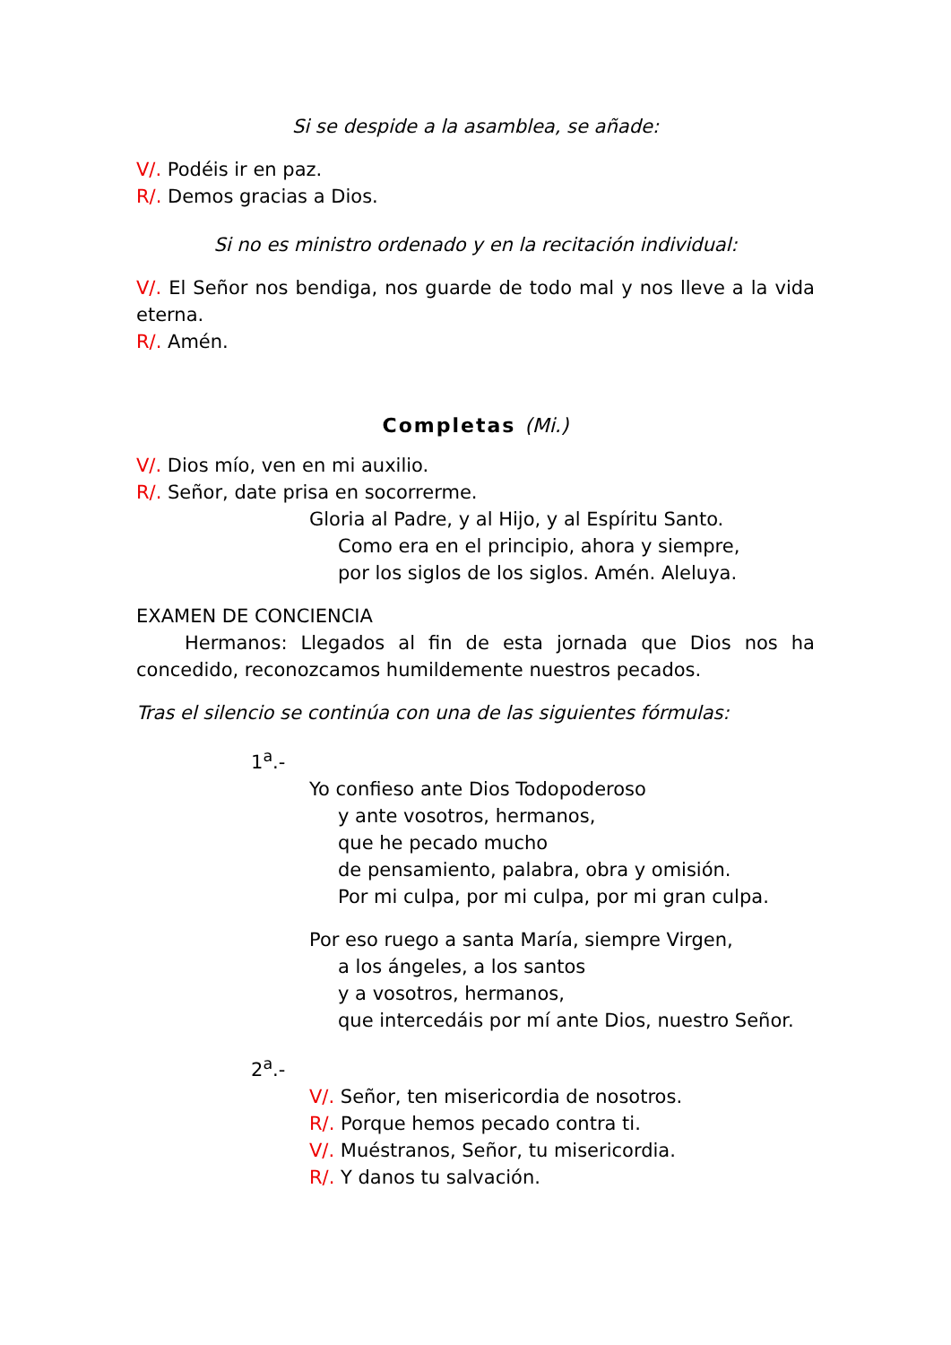Si se despide a la asamblea, se añade:
V/. Podéis ir en paz.
R/. Demos gracias a Dios.
Si no es ministro ordenado y en la recitación individual:
V/. El Señor nos bendiga, nos guarde de todo mal y nos lleve a la vida eterna.
R/. Amén.
Completas (Mi.)
V/. Dios mío, ven en mi auxilio.
R/. Señor, date prisa en socorrerme.
Gloria al Padre, y al Hijo, y al Espíritu Santo.
Como era en el principio, ahora y siempre,
por los siglos de los siglos. Amén. Aleluya.
EXAMEN DE CONCIENCIA
Hermanos: Llegados al fin de esta jornada que Dios nos ha concedido, reconozcamos humildemente nuestros pecados.
Tras el silencio se continúa con una de las siguientes fórmulas:
1<sup>a</sup>.-
Yo confieso ante Dios Todopoderoso
y ante vosotros, hermanos,
que he pecado mucho
de pensamiento, palabra, obra y omisión.
Por mi culpa, por mi culpa, por mi gran culpa.
Por eso ruego a santa María, siempre Virgen,
a los ángeles, a los santos
y a vosotros, hermanos,
que intercedáis por mí ante Dios, nuestro Señor.
2<sup>a</sup>.-
V/. Señor, ten misericordia de nosotros.
R/. Porque hemos pecado contra ti.
V/. Muéstranos, Señor, tu misericordia.
R/. Y danos tu salvación.